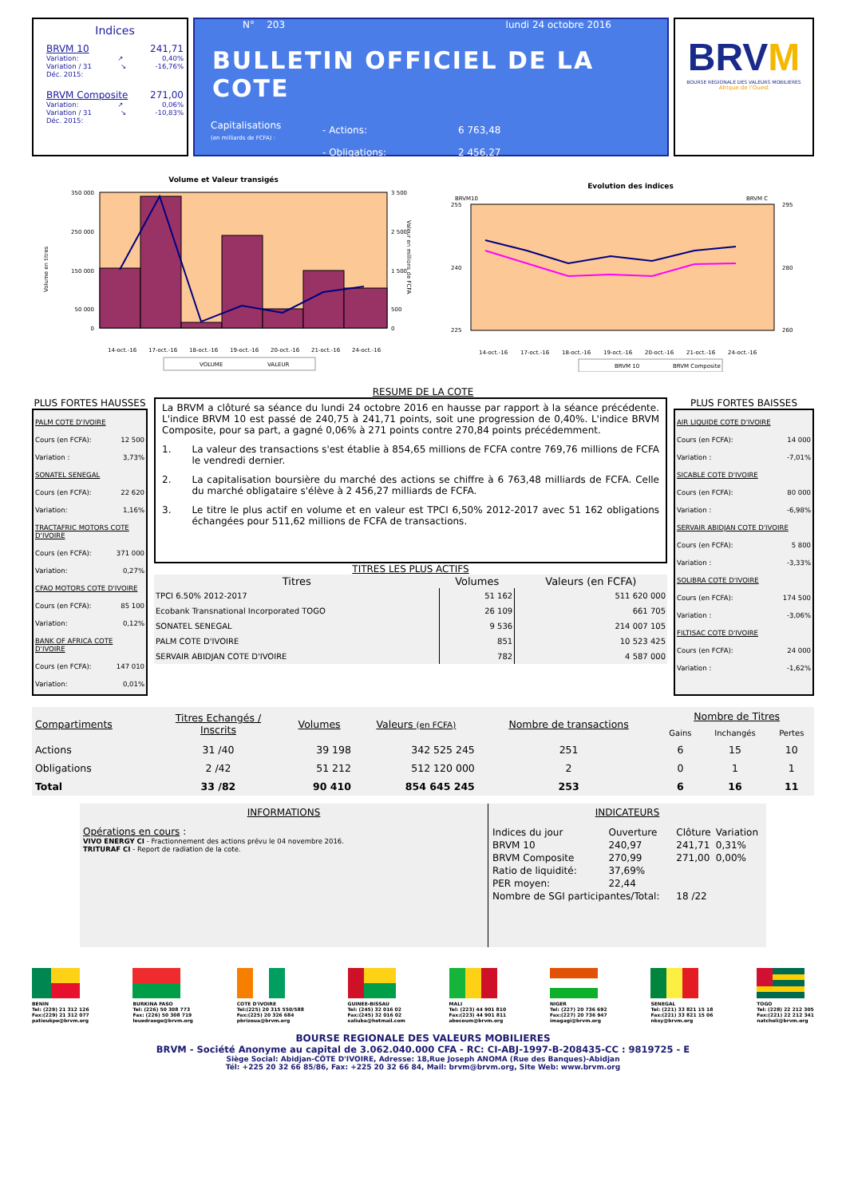Indices
BRVM 10 241,71
Variation: ↗ 0,40%
Variation / 31
Déc. 2015: ↘ -16,76%
BRVM Composite 271,00
Variation: ↗ 0,06%
Variation / 31
Déc. 2015: ↘ -10,83%
N° 203 lundi 24 octobre 2016
BULLETIN OFFICIEL DE LA COTE
Capitalisations
(en milliards de FCFA) :
- Actions:
- Obligations:
6 763,48
2 456,27
BRVM
BOURSE REGIONALE DES VALEURS MOBILIERES
Afrique de l'Ouest
Volume et Valeur transigés
350 000
250 000
150 000
50 000
0
3 500
2 500
1 500
500
0
Volume en titres
Valeur en millions de FCFA
14-oct.-16
17-oct.-16
18-oct.-16
19-oct.-16
20-oct.-16
21-oct.-16
24-oct.-16
VOLUME
VALEUR
Evolution des indices
BRVM10
BRVM C
255
240
225
295
280
260
14-oct.-16
17-oct.-16
18-oct.-16
19-oct.-16
20-oct.-16
21-oct.-16
24-oct.-16
BRVM 10
BRVM Composite
RESUME DE LA COTE
PLUS FORTES HAUSSES
PALM COTE D'IVOIRE
Cours (en FCFA): 12 500
Variation : 3,73%
SONATEL SENEGAL
Cours (en FCFA): 22 620
Variation: 1,16%
TRACTAFRIC MOTORS COTE D'IVOIRE
Cours (en FCFA): 371 000
Variation: 0,27%
CFAO MOTORS COTE D'IVOIRE
Cours (en FCFA): 85 100
Variation: 0,12%
BANK OF AFRICA COTE D'IVOIRE
Cours (en FCFA): 147 010
Variation: 0,01%
La BRVM a clôturé sa séance du lundi 24 octobre 2016 en hausse par rapport à la séance précédente. L'indice BRVM 10 est passé de 240,75 à 241,71 points, soit une progression de 0,40%. L'indice BRVM Composite, pour sa part, a gagné 0,06% à 271 points contre 270,84 points précédemment.
1. La valeur des transactions s'est établie à 854,65 millions de FCFA contre 769,76 millions de FCFA le vendredi dernier.
2. La capitalisation boursière du marché des actions se chiffre à 6 763,48 milliards de FCFA. Celle du marché obligataire s'élève à 2 456,27 milliards de FCFA.
3. Le titre le plus actif en volume et en valeur est TPCI 6,50% 2012-2017 avec 51 162 obligations échangées pour 511,62 millions de FCFA de transactions.
TITRES LES PLUS ACTIFS
| Titres | Volumes | Valeurs (en FCFA) |
| --- | --- | --- |
| TPCI 6.50% 2012-2017 | 51 162 | 511 620 000 |
| Ecobank Transnational Incorporated TOGO | 26 109 | 661 705 |
| SONATEL SENEGAL | 9 536 | 214 007 105 |
| PALM COTE D'IVOIRE | 851 | 10 523 425 |
| SERVAIR ABIDJAN COTE D'IVOIRE | 782 | 4 587 000 |
PLUS FORTES BAISSES
AIR LIQUIDE COTE D'IVOIRE
Cours (en FCFA): 14 000
Variation : -7,01%
SICABLE COTE D'IVOIRE
Cours (en FCFA): 80 000
Variation : -6,98%
SERVAIR ABIDJAN COTE D'IVOIRE
Cours (en FCFA): 5 800
Variation : -3,33%
SOLIBRA COTE D'IVOIRE
Cours (en FCFA): 174 500
Variation : -3,06%
FILTISAC COTE D'IVOIRE
Cours (en FCFA): 24 000
Variation : -1,62%
| Compartiments | Titres Echangés / Inscrits | Volumes | Valeurs (en FCFA) | Nombre de transactions | Nombre de Titres | | |
| --- | --- | --- | --- | --- | --- | --- | --- |
| | | | | | Gains | Inchangés | Pertes |
| Actions | 31 /40 | 39 198 | 342 525 245 | 251 | 6 | 15 | 10 |
| Obligations | 2 /42 | 51 212 | 512 120 000 | 2 | 0 | 1 | 1 |
| Total | 33 /82 | 90 410 | 854 645 245 | 253 | 6 | 16 | 11 |
INFORMATIONS
Opérations en cours :
VIVO ENERGY CI - Fractionnement des actions prévu le 04 novembre 2016.
TRITURAF CI - Report de radiation de la cote.
INDICATEURS
| Indices du jour | Ouverture | Clôture | Variation |
| BRVM 10 | 240,97 | 241,71 | 0,31% |
| BRVM Composite | 270,99 | 271,00 | 0,00% |
| Ratio de liquidité: | 37,69% | | |
| PER moyen: | 22,44 | | |
| Nombre de SGI participantes/Total: | | 18 /22 | |
BENIN
Tel: (229) 21 312 126
Fax:(229) 21 312 077
patioukpe@brvm.org
BURKINA FASO
Tel: (226) 50 308 773
Fax: (226) 50 308 719
louedraogo@brvm.org
COTE D'IVOIRE
Tel:(225) 20 315 550/588
Fax:(225) 20 326 684
pbrizoua@brvm.org
GUINEE-BISSAU
Tel: (245) 32 016 02
Fax:(245) 32 016 02
saliuba@hotmail.com
MALI
Tel: (223) 44 901 810
Fax:(223) 44 901 811
abocoum@brvm.org
NIGER
Tel: (227) 20 736 692
Fax:(227) 20 736 947
imagagi@brvm.org
SENEGAL
Tel: (221) 33 821 15 18
Fax:(221) 33 821 15 06
nksy@brvm.org
TOGO
Tel: (228) 22 212 305
Fax:(221) 22 212 341
natcholi@brvm.org
BOURSE REGIONALE DES VALEURS MOBILIERES
BRVM - Société Anonyme au capital de 3.062.040.000 CFA - RC: CI-ABJ-1997-B-208435-CC : 9819725 - E
Siège Social: Abidjan-CÔTE D'IVOIRE, Adresse: 18,Rue Joseph ANOMA (Rue des Banques)-Abidjan
Tél: +225 20 32 66 85/86, Fax: +225 20 32 66 84, Mail: brvm@brvm.org, Site Web: www.brvm.org